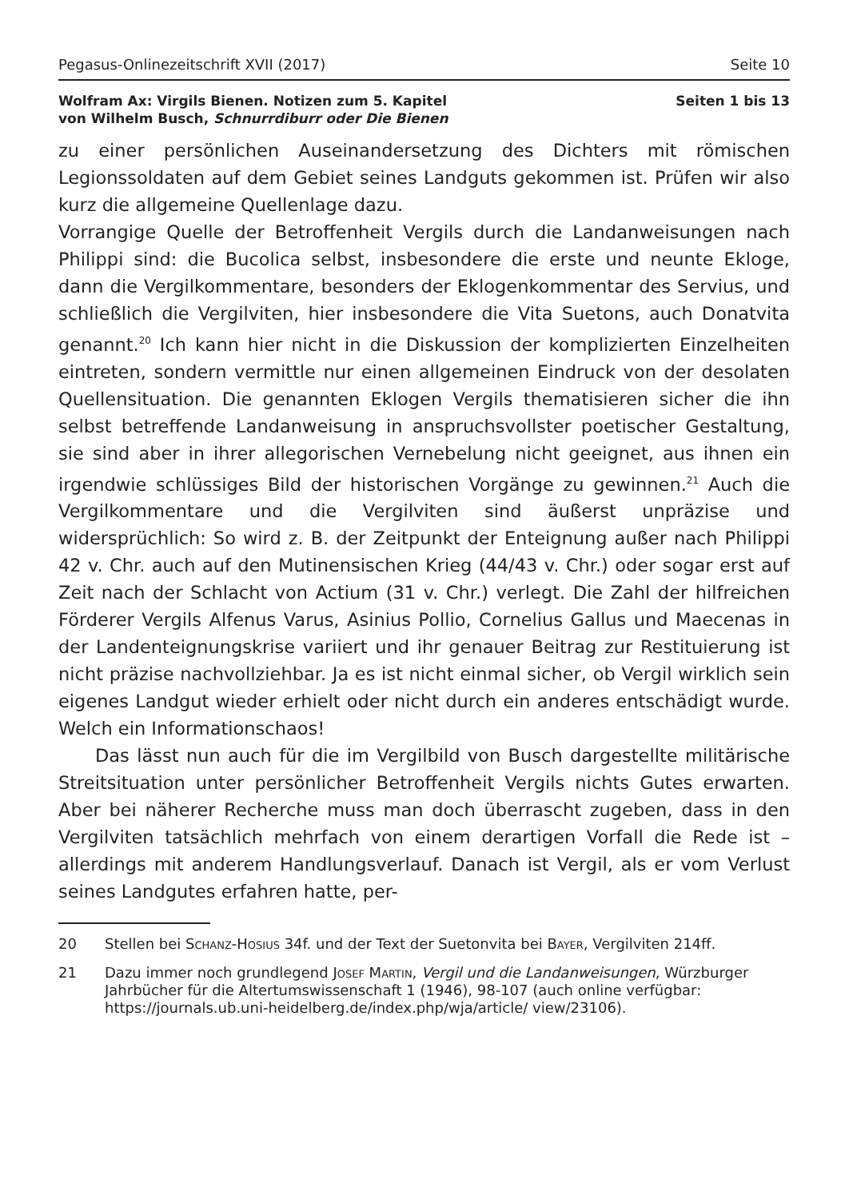Pegasus-Onlinezeitschrift XVII (2017) Seite 10
Wolfram Ax: Virgils Bienen. Notizen zum 5. Kapitel
von Wilhelm Busch, Schnurrdiburr oder Die Bienen
Seiten 1 bis 13
zu einer persönlichen Auseinandersetzung des Dichters mit römischen Legionssoldaten auf dem Gebiet seines Landguts gekommen ist. Prüfen wir also kurz die allgemeine Quellenlage dazu.
Vorrangige Quelle der Betroffenheit Vergils durch die Landanweisungen nach Philippi sind: die Bucolica selbst, insbesondere die erste und neunte Ekloge, dann die Vergilkommentare, besonders der Eklogenkommentar des Servius, und schließlich die Vergilviten, hier insbesondere die Vita Suetons, auch Donatvita genannt.<sup>20</sup> Ich kann hier nicht in die Diskussion der komplizierten Einzelheiten eintreten, sondern vermittle nur einen allgemeinen Eindruck von der desolaten Quellensituation. Die genannten Eklogen Vergils thematisieren sicher die ihn selbst betreffende Landanweisung in anspruchsvollster poetischer Gestaltung, sie sind aber in ihrer allegorischen Vernebelung nicht geeignet, aus ihnen ein irgendwie schlüssiges Bild der historischen Vorgänge zu gewinnen.<sup>21</sup> Auch die Vergilkommentare und die Vergilviten sind äußerst unpräzise und widersprüchlich: So wird z. B. der Zeitpunkt der Enteignung außer nach Philippi 42 v. Chr. auch auf den Mutinensischen Krieg (44/43 v. Chr.) oder sogar erst auf Zeit nach der Schlacht von Actium (31 v. Chr.) verlegt. Die Zahl der hilfreichen Förderer Vergils Alfenus Varus, Asinius Pollio, Cornelius Gallus und Maecenas in der Landenteignungskrise variiert und ihr genauer Beitrag zur Restituierung ist nicht präzise nachvollziehbar. Ja es ist nicht einmal sicher, ob Vergil wirklich sein eigenes Landgut wieder erhielt oder nicht durch ein anderes entschädigt wurde. Welch ein Informationschaos!
Das lässt nun auch für die im Vergilbild von Busch dargestellte militärische Streitsituation unter persönlicher Betroffenheit Vergils nichts Gutes erwarten. Aber bei näherer Recherche muss man doch überrascht zugeben, dass in den Vergilviten tatsächlich mehrfach von einem derartigen Vorfall die Rede ist – allerdings mit anderem Handlungsverlauf. Danach ist Vergil, als er vom Verlust seines Landgutes erfahren hatte, per-
20 Stellen bei Schanz-Hosius 34f. und der Text der Suetonvita bei Bayer, Vergilviten 214ff.
21 Dazu immer noch grundlegend Josef Martin, Vergil und die Landanweisungen, Würzburger Jahrbücher für die Altertumswissenschaft 1 (1946), 98-107 (auch online verfügbar: https://journals.ub.uni-heidelberg.de/index.php/wja/article/ view/23106).